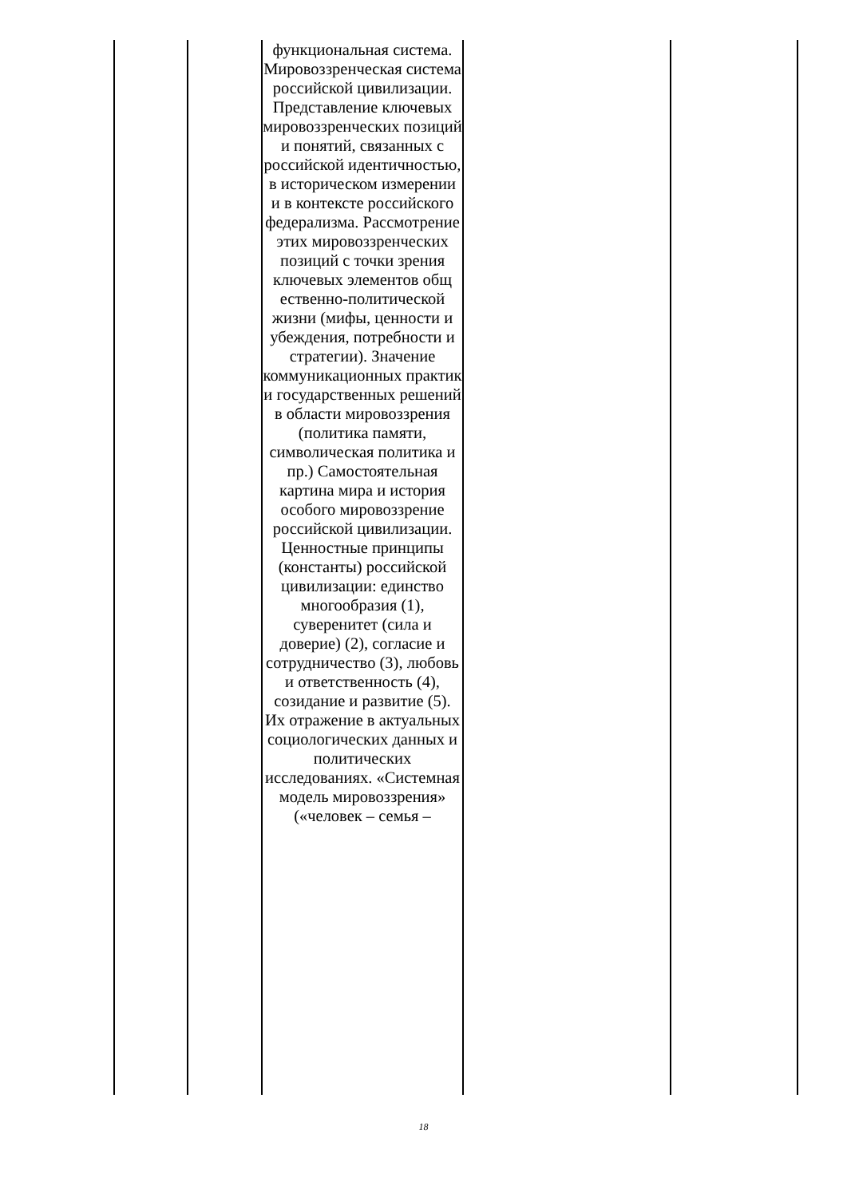| | | функциональная система. Мировоззренческая система российской цивилизации. Представление ключевых мировоззренческих позиций и понятий, связанных с российской идентичностью, в историческом измерении и в контексте российского федерализма. Рассмотрение этих мировоззренческих позиций с точки зрения ключевых элементов общ ественно-политической жизни (мифы, ценности и убеждения, потребности и стратегии). Значение коммуникационных практик и государственных решений в области мировоззрения (политика памяти, символическая политика и пр.) Самостоятельная картина мира и история особого мировоззрение российской цивилизации. Ценностные принципы (константы) российской цивилизации: единство многообразия (1), суверенитет (сила и доверие) (2), согласие и сотрудничество (3), любовь и ответственность (4), созидание и развитие (5). Их отражение в актуальных социологических данных и политических исследованиях. «Системная модель мировоззрения» («человек – семья – | | |
18